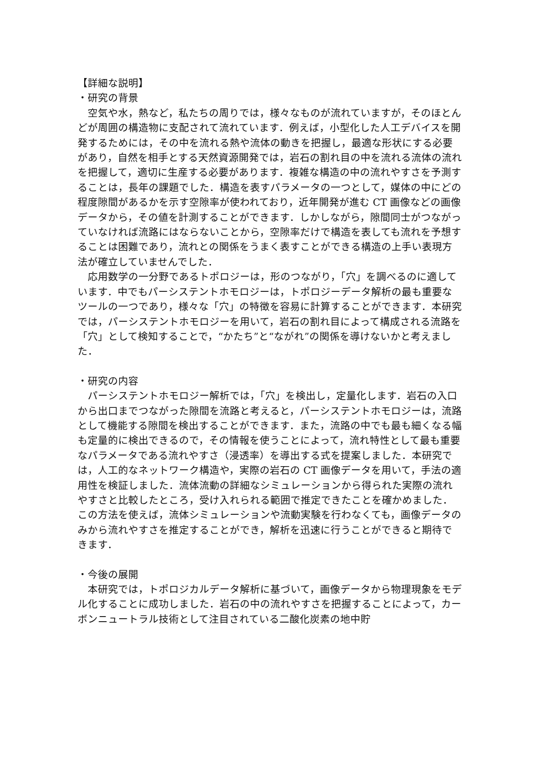【詳細な説明】
・研究の背景
　空気や水，熱など，私たちの周りでは，様々なものが流れていますが，そのほとんどが周囲の構造物に支配されて流れています．例えば，小型化した人工デバイスを開発するためには，その中を流れる熱や流体の動きを把握し，最適な形状にする必要があり，自然を相手とする天然資源開発では，岩石の割れ目の中を流れる流体の流れを把握して，適切に生産する必要があります．複雑な構造の中の流れやすさを予測することは，長年の課題でした．構造を表すパラメータの一つとして，媒体の中にどの程度隙間があるかを示す空隙率が使われており，近年開発が進む CT 画像などの画像データから，その値を計測することができます．しかしながら，隙間同士がつながっていなければ流路にはならないことから，空隙率だけで構造を表しても流れを予想することは困難であり，流れとの関係をうまく表すことができる構造の上手い表現方法が確立していませんでした．
　応用数学の一分野であるトポロジーは，形のつながり，「穴」を調べるのに適しています．中でもパーシステントホモロジーは，トポロジーデータ解析の最も重要なツールの一つであり，様々な「穴」の特徴を容易に計算することができます．本研究では，パーシステントホモロジーを用いて，岩石の割れ目によって構成される流路を「穴」として検知することで，“かたち”と“ながれ”の関係を導けないかと考えました．
・研究の内容
　パーシステントホモロジー解析では，「穴」を検出し，定量化します．岩石の入口から出口までつながった隙間を流路と考えると，パーシステントホモロジーは，流路として機能する隙間を検出することができます．また，流路の中でも最も細くなる幅も定量的に検出できるので，その情報を使うことによって，流れ特性として最も重要なパラメータである流れやすさ（浸透率）を導出する式を提案しました．本研究では，人工的なネットワーク構造や，実際の岩石の CT 画像データを用いて，手法の適用性を検証しました．流体流動の詳細なシミュレーションから得られた実際の流れやすさと比較したところ，受け入れられる範囲で推定できたことを確かめました．この方法を使えば，流体シミュレーションや流動実験を行わなくても，画像データのみから流れやすさを推定することができ，解析を迅速に行うことができると期待できます．
・今後の展開
　本研究では，トポロジカルデータ解析に基づいて，画像データから物理現象をモデル化することに成功しました．岩石の中の流れやすさを把握することによって，カーボンニュートラル技術として注目されている二酸化炭素の地中貯